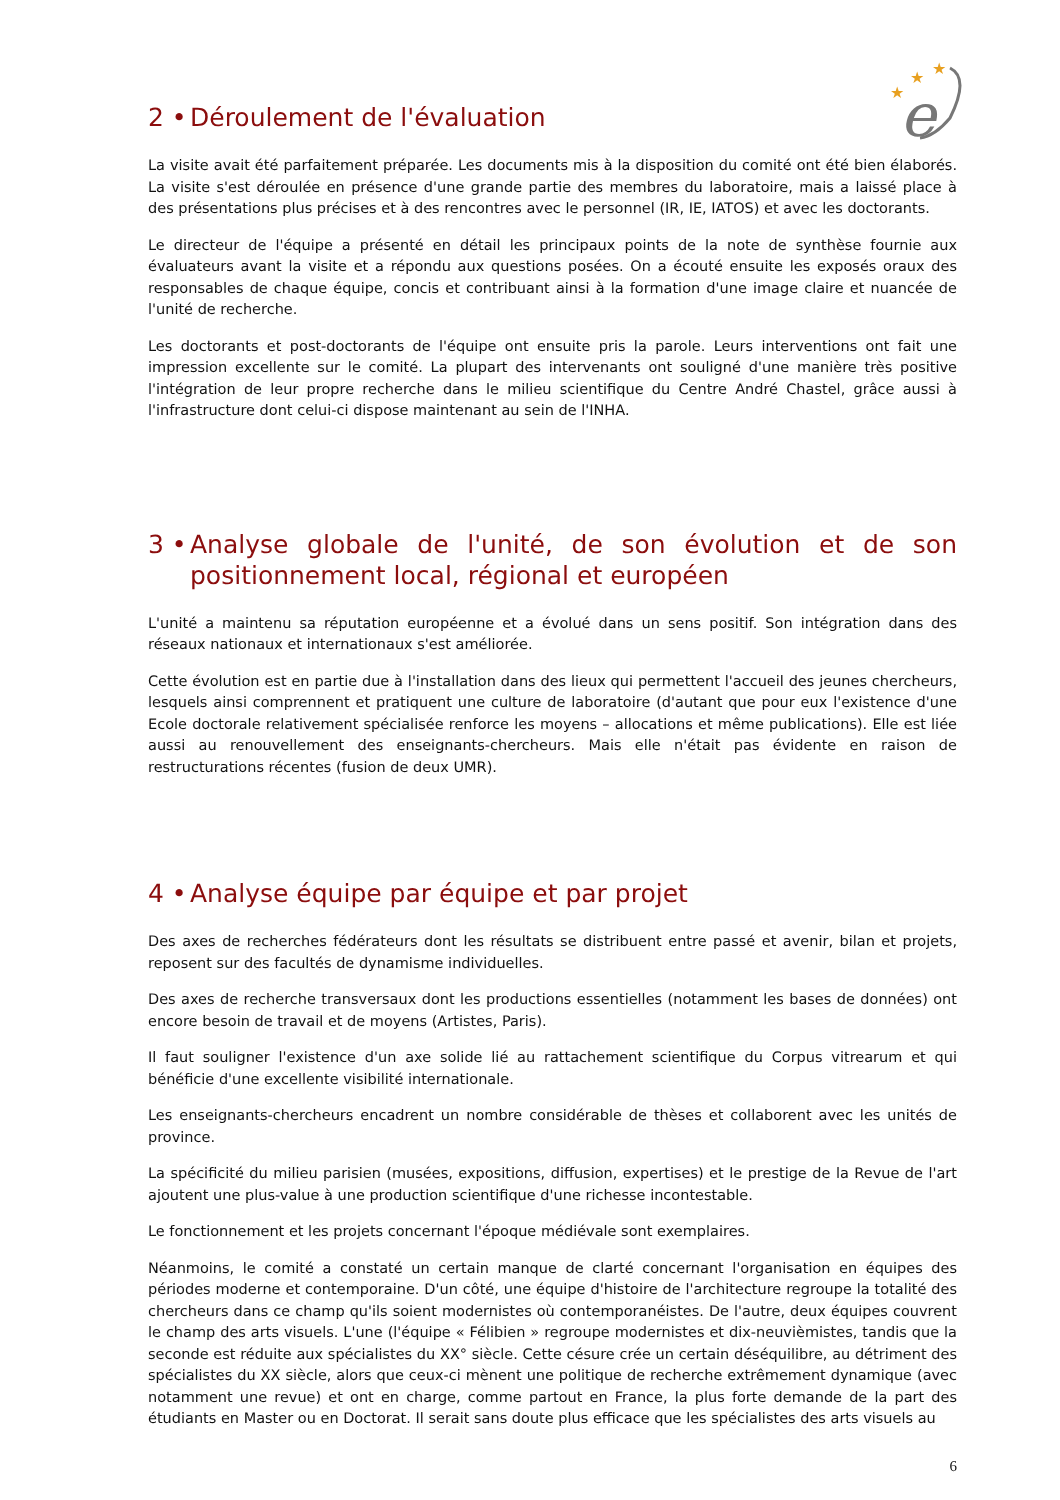★
★
★
e
2 • Déroulement de l'évaluation
La visite avait été parfaitement préparée. Les documents mis à la disposition du comité ont été bien élaborés. La visite s'est déroulée en présence d'une grande partie des membres du laboratoire, mais a laissé place à des présentations plus précises et à des rencontres avec le personnel (IR, IE, IATOS) et avec les doctorants.
Le directeur de l'équipe a présenté en détail les principaux points de la note de synthèse fournie aux évaluateurs avant la visite et a répondu aux questions posées. On a écouté ensuite les exposés oraux des responsables de chaque équipe, concis et contribuant ainsi à la formation d'une image claire et nuancée de l'unité de recherche.
Les doctorants et post-doctorants de l'équipe ont ensuite pris la parole. Leurs interventions ont fait une impression excellente sur le comité. La plupart des intervenants ont souligné d'une manière très positive l'intégration de leur propre recherche dans le milieu scientifique du Centre André Chastel, grâce aussi à l'infrastructure dont celui-ci dispose maintenant au sein de l'INHA.
3 • Analyse globale de l'unité, de son évolution et de son positionnement local, régional et européen
L'unité a maintenu sa réputation européenne et a évolué dans un sens positif. Son intégration dans des réseaux nationaux et internationaux s'est améliorée.
Cette évolution est en partie due à l'installation dans des lieux qui permettent l'accueil des jeunes chercheurs, lesquels ainsi comprennent et pratiquent une culture de laboratoire (d'autant que pour eux l'existence d'une Ecole doctorale relativement spécialisée renforce les moyens – allocations et même publications). Elle est liée aussi au renouvellement des enseignants-chercheurs. Mais elle n'était pas évidente en raison de restructurations récentes (fusion de deux UMR).
4 • Analyse équipe par équipe et par projet
Des axes de recherches fédérateurs dont les résultats se distribuent entre passé et avenir, bilan et projets, reposent sur des facultés de dynamisme individuelles.
Des axes de recherche transversaux dont les productions essentielles (notamment les bases de données) ont encore besoin de travail et de moyens (Artistes, Paris).
Il faut souligner l'existence d'un axe solide lié au rattachement scientifique du Corpus vitrearum et qui bénéficie d'une excellente visibilité internationale.
Les enseignants-chercheurs encadrent un nombre considérable de thèses et collaborent avec les unités de province.
La spécificité du milieu parisien (musées, expositions, diffusion, expertises) et le prestige de la Revue de l'art ajoutent une plus-value à une production scientifique d'une richesse incontestable.
Le fonctionnement et les projets concernant l'époque médiévale sont exemplaires.
Néanmoins, le comité a constaté un certain manque de clarté concernant l'organisation en équipes des périodes moderne et contemporaine. D'un côté, une équipe d'histoire de l'architecture regroupe la totalité des chercheurs dans ce champ qu'ils soient modernistes où contemporanéistes. De l'autre, deux équipes couvrent le champ des arts visuels. L'une (l'équipe « Félibien » regroupe modernistes et dix-neuvièmistes, tandis que la seconde est réduite aux spécialistes du XX° siècle. Cette césure crée un certain déséquilibre, au détriment des spécialistes du XX siècle, alors que ceux-ci mènent une politique de recherche extrêmement dynamique (avec notamment une revue) et ont en charge, comme partout en France, la plus forte demande de la part des étudiants en Master ou en Doctorat. Il serait sans doute plus efficace que les spécialistes des arts visuels au
6